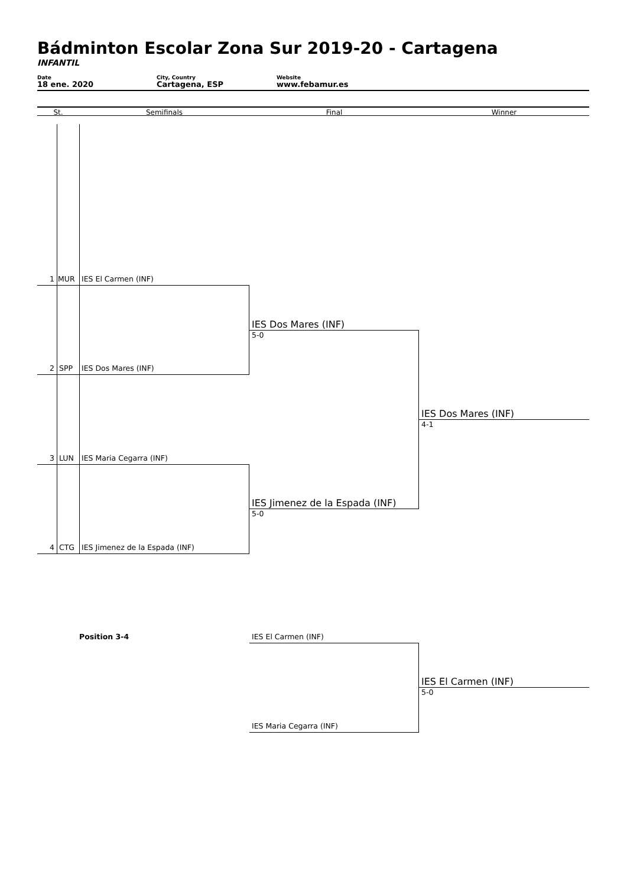Bádminton Escolar Zona Sur 2019-20 - Cartagena
INFANTIL
Date
18 ene. 2020
City, Country
Cartagena, ESP
Website
www.febamur.es
St. Semifinals Final Winner
1 MUR IES El Carmen (INF)
IES Dos Mares (INF)
5-0
2 SPP IES Dos Mares (INF)
IES Dos Mares (INF)
4-1
3 LUN IES Maria Cegarra (INF)
IES Jimenez de la Espada (INF)
5-0
4 CTG IES Jimenez de la Espada (INF)
Position 3-4
IES El Carmen (INF)
IES El Carmen (INF)
5-0
IES Maria Cegarra (INF)